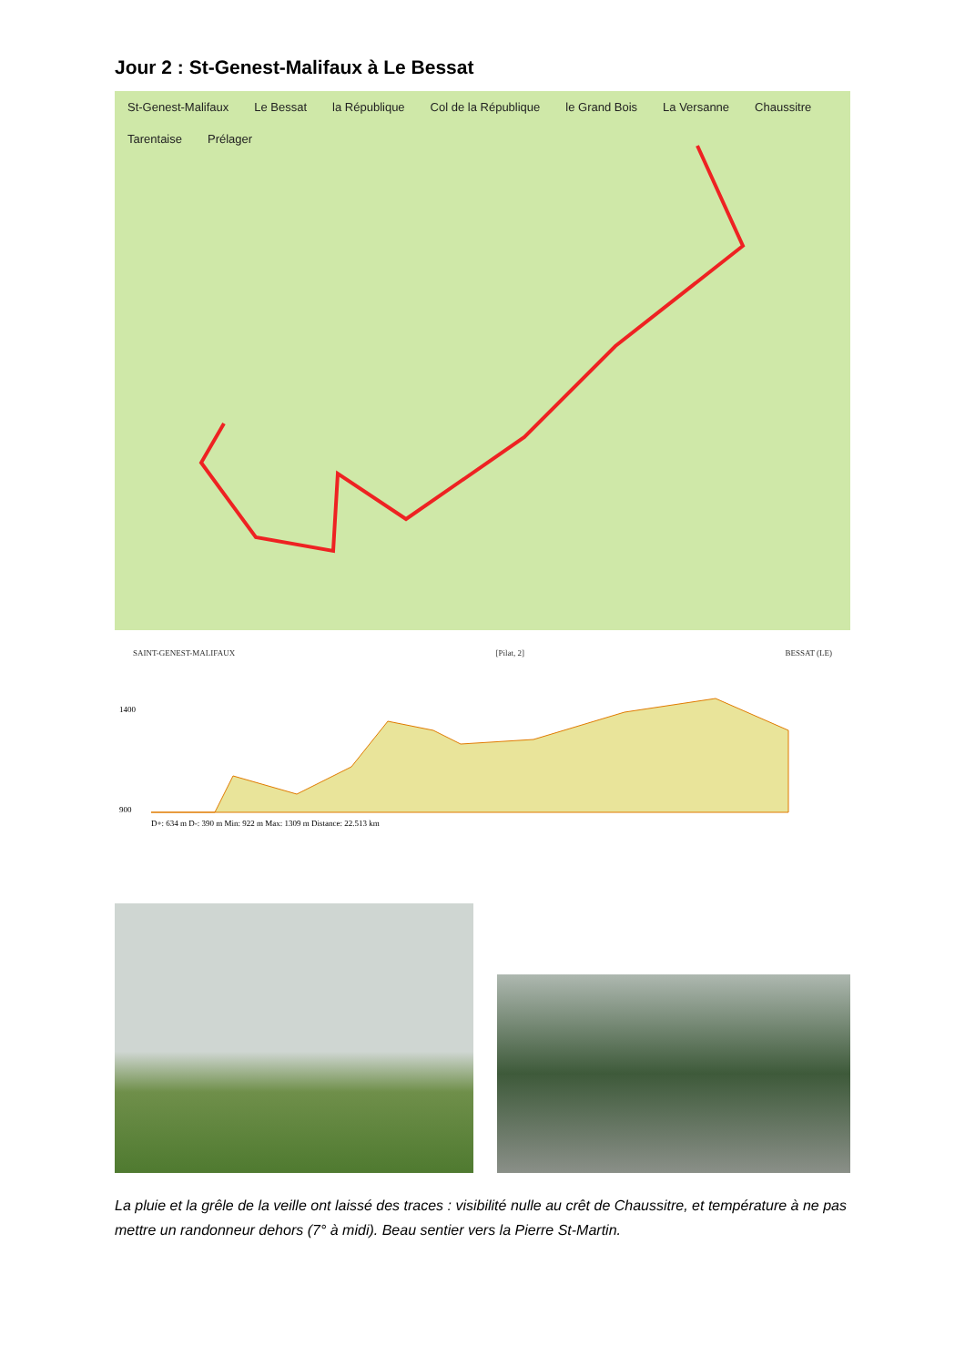Jour 2 : St-Genest-Malifaux à Le Bessat
St-Genest-Malifaux Le Bessat la République Col de la République le Grand Bois La Versanne Chaussitre Tarentaise Prélager
SAINT-GENEST-MALIFAUX [Pilat, 2] BESSAT (LE)
1400
900
D+: 634 m D-: 390 m Min: 922 m Max: 1309 m Distance: 22.513 km
La pluie et la grêle de la veille ont laissé des traces : visibilité nulle au crêt de Chaussitre, et température à ne pas mettre un randonneur dehors (7° à midi). Beau sentier vers la Pierre St-Martin.